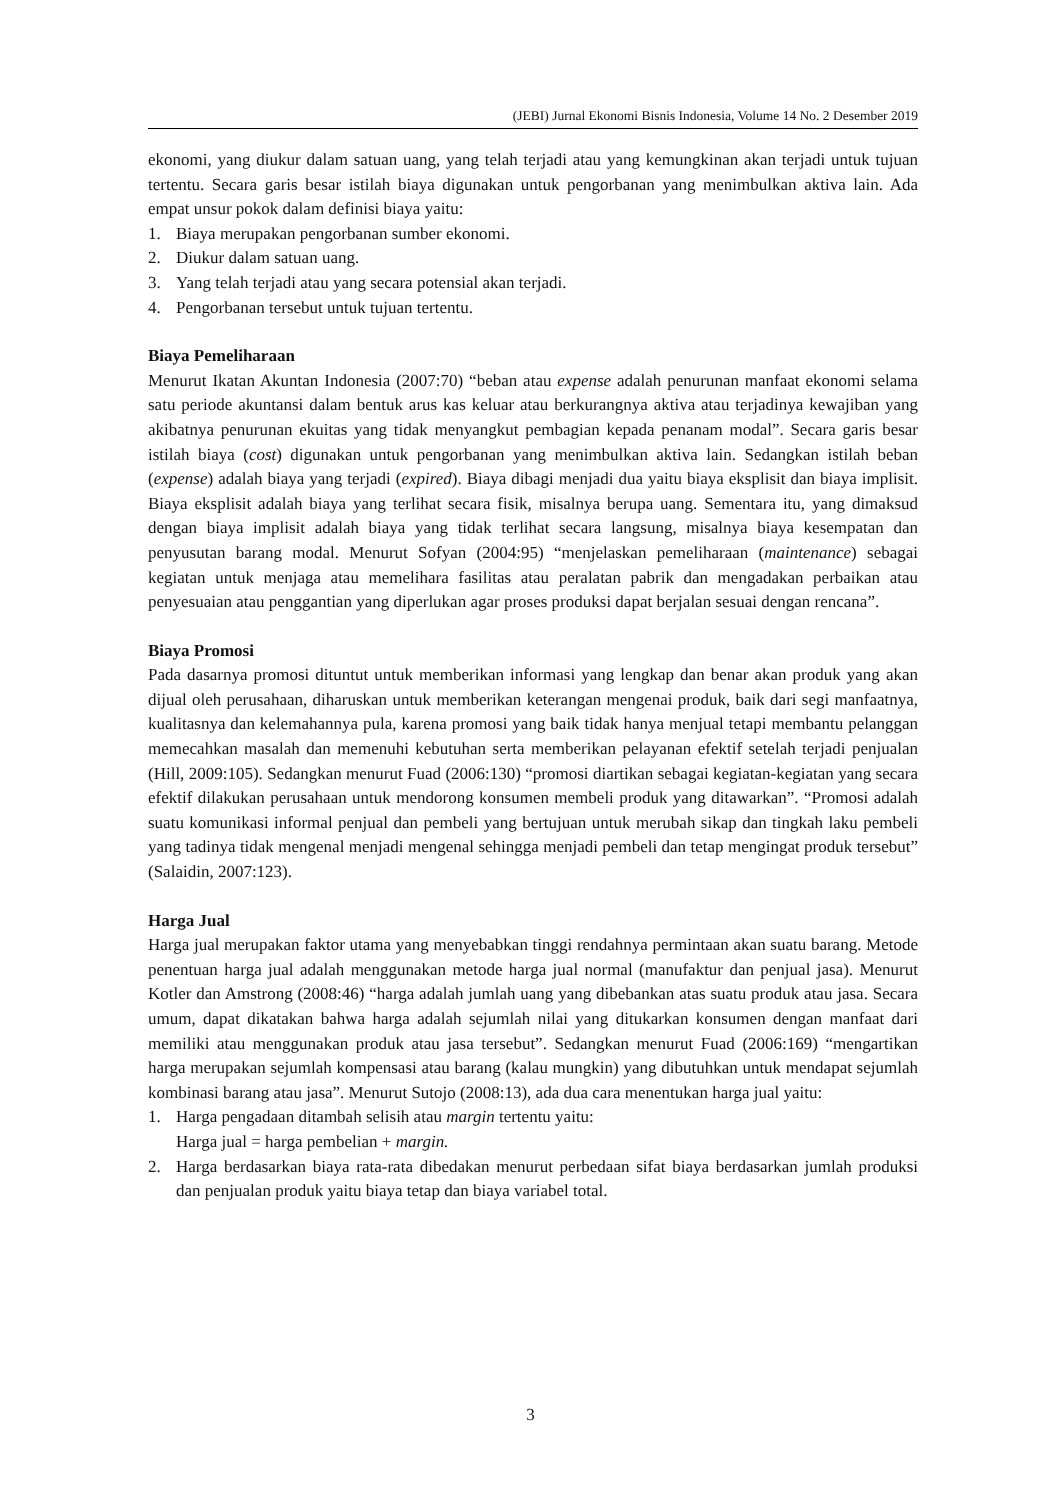(JEBI) Jurnal Ekonomi Bisnis Indonesia, Volume 14 No. 2 Desember 2019
ekonomi, yang diukur dalam satuan uang, yang telah terjadi atau yang kemungkinan akan terjadi untuk tujuan tertentu. Secara garis besar istilah biaya digunakan untuk pengorbanan yang menimbulkan aktiva lain. Ada empat unsur pokok dalam definisi biaya yaitu:
1. Biaya merupakan pengorbanan sumber ekonomi.
2. Diukur dalam satuan uang.
3. Yang telah terjadi atau yang secara potensial akan terjadi.
4. Pengorbanan tersebut untuk tujuan tertentu.
Biaya Pemeliharaan
Menurut Ikatan Akuntan Indonesia (2007:70) “beban atau expense adalah penurunan manfaat ekonomi selama satu periode akuntansi dalam bentuk arus kas keluar atau berkurangnya aktiva atau terjadinya kewajiban yang akibatnya penurunan ekuitas yang tidak menyangkut pembagian kepada penanam modal”. Secara garis besar istilah biaya (cost) digunakan untuk pengorbanan yang menimbulkan aktiva lain. Sedangkan istilah beban (expense) adalah biaya yang terjadi (expired). Biaya dibagi menjadi dua yaitu biaya eksplisit dan biaya implisit. Biaya eksplisit adalah biaya yang terlihat secara fisik, misalnya berupa uang. Sementara itu, yang dimaksud dengan biaya implisit adalah biaya yang tidak terlihat secara langsung, misalnya biaya kesempatan dan penyusutan barang modal. Menurut Sofyan (2004:95) “menjelaskan pemeliharaan (maintenance) sebagai kegiatan untuk menjaga atau memelihara fasilitas atau peralatan pabrik dan mengadakan perbaikan atau penyesuaian atau penggantian yang diperlukan agar proses produksi dapat berjalan sesuai dengan rencana”.
Biaya Promosi
Pada dasarnya promosi dituntut untuk memberikan informasi yang lengkap dan benar akan produk yang akan dijual oleh perusahaan, diharuskan untuk memberikan keterangan mengenai produk, baik dari segi manfaatnya, kualitasnya dan kelemahannya pula, karena promosi yang baik tidak hanya menjual tetapi membantu pelanggan memecahkan masalah dan memenuhi kebutuhan serta memberikan pelayanan efektif setelah terjadi penjualan (Hill, 2009:105). Sedangkan menurut Fuad (2006:130) “promosi diartikan sebagai kegiatan-kegiatan yang secara efektif dilakukan perusahaan untuk mendorong konsumen membeli produk yang ditawarkan”. “Promosi adalah suatu komunikasi informal penjual dan pembeli yang bertujuan untuk merubah sikap dan tingkah laku pembeli yang tadinya tidak mengenal menjadi mengenal sehingga menjadi pembeli dan tetap mengingat produk tersebut” (Salaidin, 2007:123).
Harga Jual
Harga jual merupakan faktor utama yang menyebabkan tinggi rendahnya permintaan akan suatu barang. Metode penentuan harga jual adalah menggunakan metode harga jual normal (manufaktur dan penjual jasa). Menurut Kotler dan Amstrong (2008:46) “harga adalah jumlah uang yang dibebankan atas suatu produk atau jasa. Secara umum, dapat dikatakan bahwa harga adalah sejumlah nilai yang ditukarkan konsumen dengan manfaat dari memiliki atau menggunakan produk atau jasa tersebut”. Sedangkan menurut Fuad (2006:169) “mengartikan harga merupakan sejumlah kompensasi atau barang (kalau mungkin) yang dibutuhkan untuk mendapat sejumlah kombinasi barang atau jasa”. Menurut Sutojo (2008:13), ada dua cara menentukan harga jual yaitu:
1. Harga pengadaan ditambah selisih atau margin tertentu yaitu:
Harga jual = harga pembelian + margin.
2. Harga berdasarkan biaya rata-rata dibedakan menurut perbedaan sifat biaya berdasarkan jumlah produksi dan penjualan produk yaitu biaya tetap dan biaya variabel total.
3